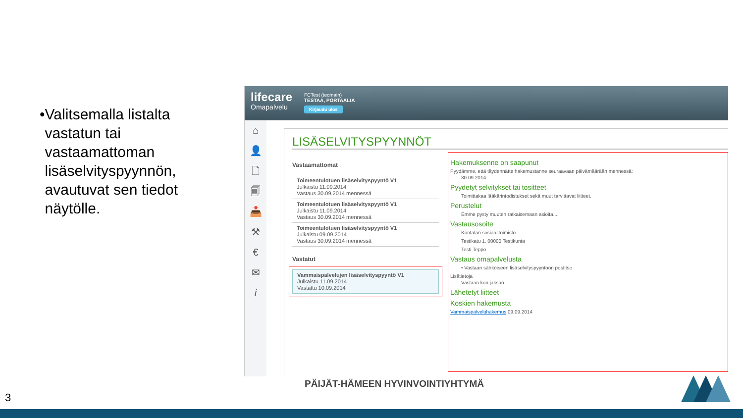• Valitsemalla listalta vastatun tai vastaamattoman lisäselvityspyynnön, avautuvat sen tiedot näytölle.
lifecare
Omapalvelu
FCTest (tecmain)
TESTAA, PORTAALIA
Kirjaudu ulos
⌂
👤
🗋
🗐
📥
⚒
€
✉
i
LISÄSELVITYSPYYNNÖT
Vastaamattomat
Toimeentulotuen lisäselvityspyyntö V1
Julkaistu 11.09.2014
Vastaus 30.09.2014 mennessä
Toimeentulotuen lisäselvityspyyntö V1
Julkaistu 11.09.2014
Vastaus 30.09.2014 mennessä
Toimeentulotuen lisäselvityspyyntö V1
Julkaistu 09.09.2014
Vastaus 30.09.2014 mennessä
Vastatut
Vammaispalvelujen lisäselvityspyyntö V1
Julkaistu 11.09.2014
Vastattu 10.09.2014
Hakemuksenne on saapunut
Pyydämme, että täydennätte hakemustanne seuraavaan päivämäärään mennessä:
30.09.2014
Pyydetyt selvitykset tai tositteet
Toimittakaa lääkärintodistukset sekä muut tarvittavat liitteet.
Perustelut
Emme pysty muuten ratkaisemaan asioita....
Vastausosoite
Kuntalan sosiaalitoimisto
Testikatu 1, 00000 Testikunta
Testi Teppo
Vastaus omapalvelusta
• Vastaan sähköiseen lisäselvityspyyntöön postitse
Lisätietoja
Vastaan kun jaksan....
Lähetetyt liitteet
Koskien hakemusta
Vammaispalveluhakemus 09.09.2014
PÄIJÄT-HÄMEEN HYVINVOINTIYHTYMÄ
3